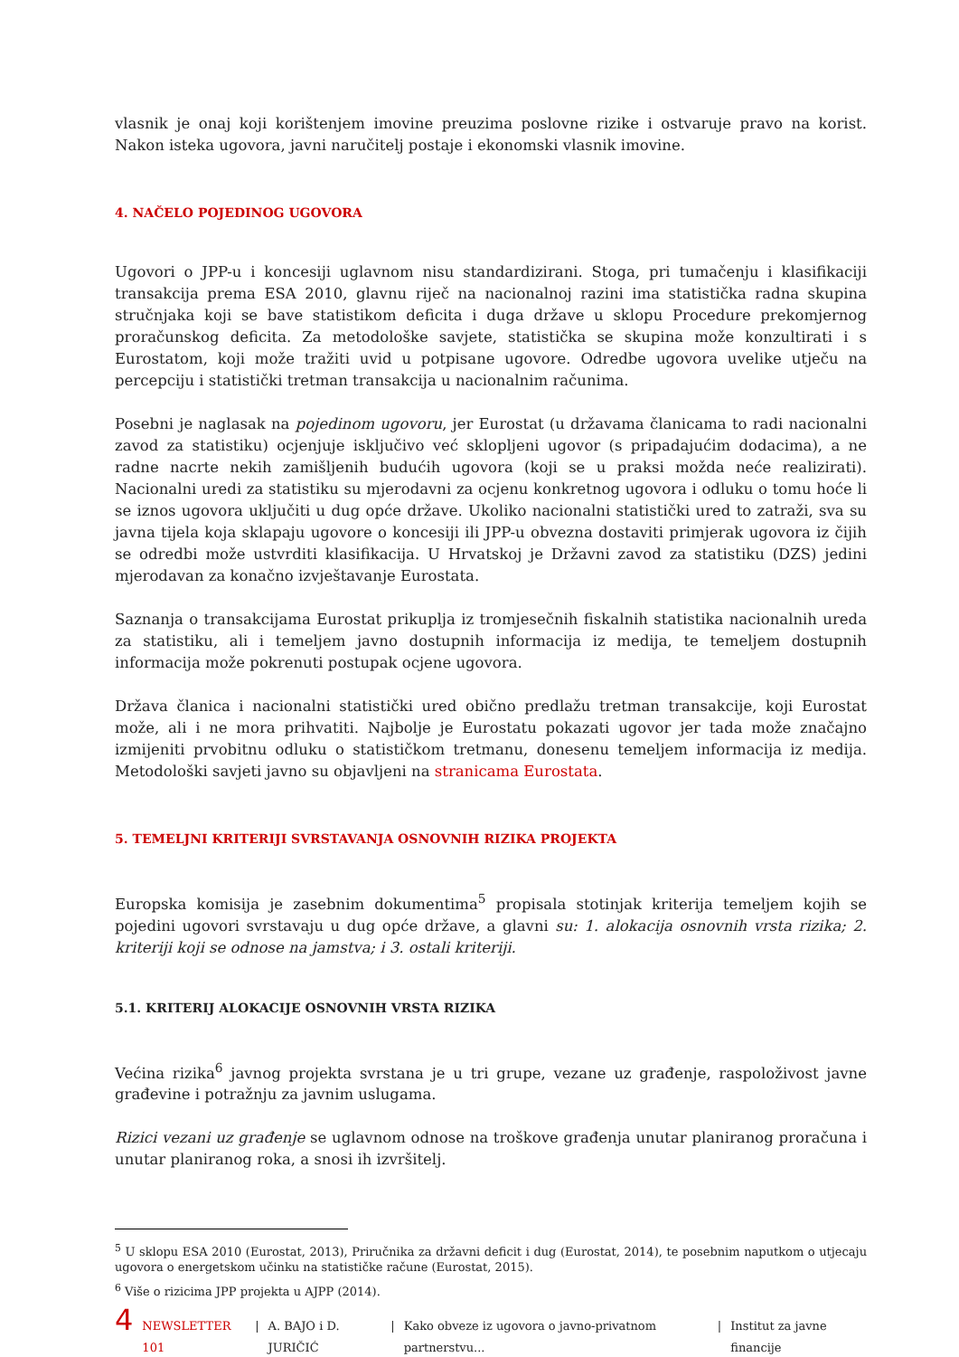vlasnik je onaj koji korištenjem imovine preuzima poslovne rizike i ostvaruje pravo na korist. Nakon isteka ugovora, javni naručitelj postaje i ekonomski vlasnik imovine.
4. NAČELO POJEDINOG UGOVORA
Ugovori o JPP-u i koncesiji uglavnom nisu standardizirani. Stoga, pri tumačenju i klasifikaciji transakcija prema ESA 2010, glavnu riječ na nacionalnoj razini ima statistička radna skupina stručnjaka koji se bave statistikom deficita i duga države u sklopu Procedure prekomjernog proračunskog deficita. Za metodološke savjete, statistička se skupina može konzultirati i s Eurostatom, koji može tražiti uvid u potpisane ugovore. Odredbe ugovora uvelike utječu na percepciju i statistički tretman transakcija u nacionalnim računima.
Posebni je naglasak na pojedinom ugovoru, jer Eurostat (u državama članicama to radi nacionalni zavod za statistiku) ocjenjuje isključivo već sklopljeni ugovor (s pripadajućim dodacima), a ne radne nacrte nekih zamišljenih budućih ugovora (koji se u praksi možda neće realizirati). Nacionalni uredi za statistiku su mjerodavni za ocjenu konkretnog ugovora i odluku o tomu hoće li se iznos ugovora uključiti u dug opće države. Ukoliko nacionalni statistički ured to zatraži, sva su javna tijela koja sklapaju ugovore o koncesiji ili JPP-u obvezna dostaviti primjerak ugovora iz čijih se odredbi može ustvrditi klasifikacija. U Hrvatskoj je Državni zavod za statistiku (DZS) jedini mjerodavan za konačno izvještavanje Eurostata.
Saznanja o transakcijama Eurostat prikuplja iz tromjesečnih fiskalnih statistika nacionalnih ureda za statistiku, ali i temeljem javno dostupnih informacija iz medija, te temeljem dostupnih informacija može pokrenuti postupak ocjene ugovora.
Država članica i nacionalni statistički ured obično predlažu tretman transakcije, koji Eurostat može, ali i ne mora prihvatiti. Najbolje je Eurostatu pokazati ugovor jer tada može značajno izmijeniti prvobitnu odluku o statističkom tretmanu, donesenu temeljem informacija iz medija. Metodološki savjeti javno su objavljeni na stranicama Eurostata.
5. TEMELJNI KRITERIJI SVRSTAVANJA OSNOVNIH RIZIKA PROJEKTA
Europska komisija je zasebnim dokumentima<sup>5</sup> propisala stotinjak kriterija temeljem kojih se pojedini ugovori svrstavaju u dug opće države, a glavni su: 1. alokacija osnovnih vrsta rizika; 2. kriteriji koji se odnose na jamstva; i 3. ostali kriteriji.
5.1. KRITERIJ ALOKACIJE OSNOVNIH VRSTA RIZIKA
Većina rizika<sup>6</sup> javnog projekta svrstana je u tri grupe, vezane uz građenje, raspoloživost javne građevine i potražnju za javnim uslugama.
Rizici vezani uz građenje se uglavnom odnose na troškove građenja unutar planiranog proračuna i unutar planiranog roka, a snosi ih izvršitelj.
<sup>5</sup> U sklopu ESA 2010 (Eurostat, 2013), Priručnika za državni deficit i dug (Eurostat, 2014), te posebnim naputkom o utjecaju ugovora o energetskom učinku na statističke račune (Eurostat, 2015).
<sup>6</sup> Više o rizicima JPP projekta u AJPP (2014).
4 NEWSLETTER 101 | A. BAJO i D. JURIČIĆ | Kako obveze iz ugovora o javno-privatnom partnerstvu... | Institut za javne financije